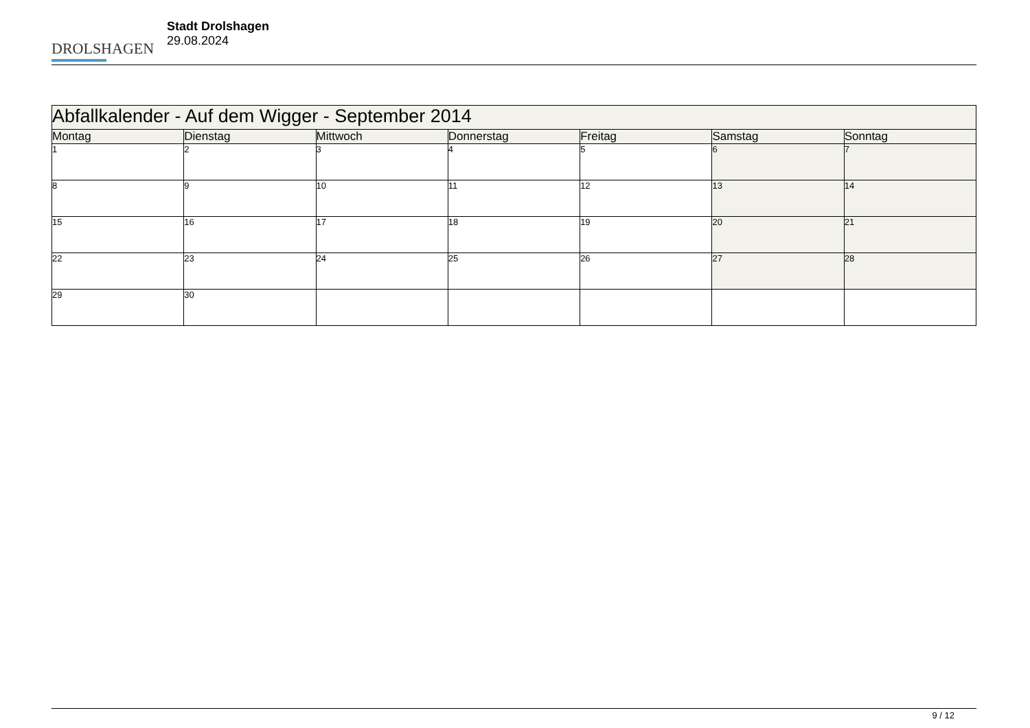DROLSHAGEN
Stadt Drolshagen
29.08.2024
| Abfallkalender - Auf dem Wigger - September 2014 | | | | | | |
| --- | --- | --- | --- | --- | --- | --- |
| Montag | Dienstag | Mittwoch | Donnerstag | Freitag | Samstag | Sonntag |
| 1 | 2 | 3 | 4 | 5 | 6 | 7 |
| 8 | 9 | 10 | 11 | 12 | 13 | 14 |
| 15 | 16 | 17 | 18 | 19 | 20 | 21 |
| 22 | 23 | 24 | 25 | 26 | 27 | 28 |
| 29 | 30 | | | | | |
9 / 12